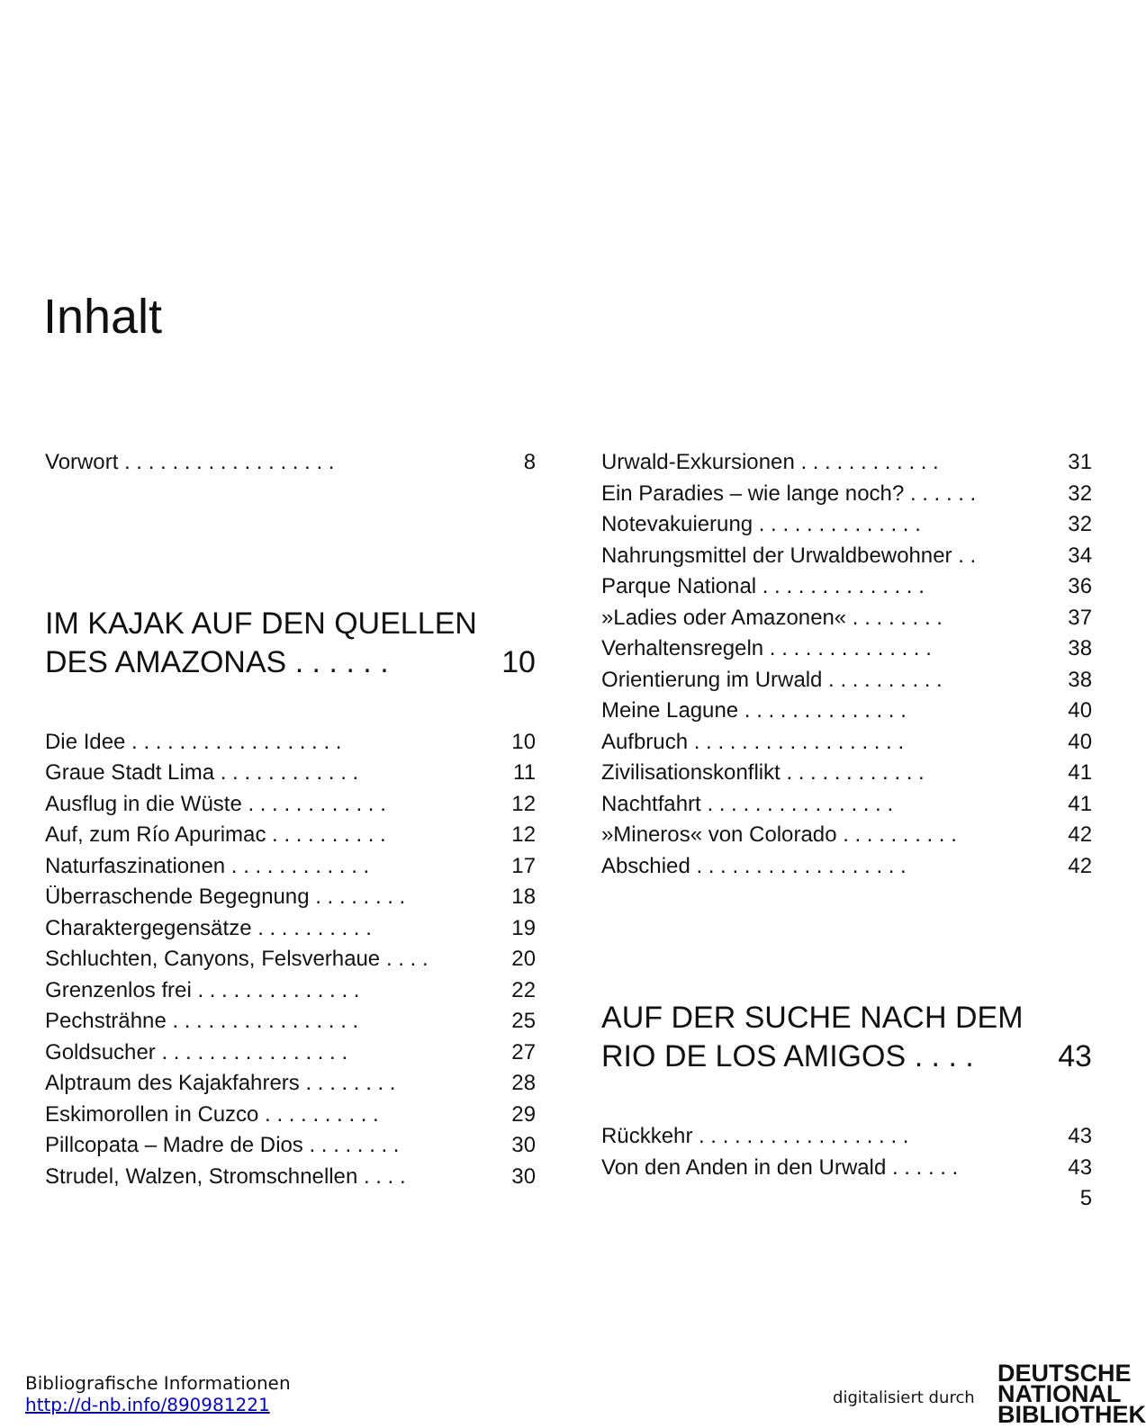Inhalt
Vorwort . . . . . . . . . . . . . . . . . . 8
IM KAJAK AUF DEN QUELLEN
DES AMAZONAS . . . . . . 10
Die Idee . . . . . . . . . . . . . . . . . . 10
Graue Stadt Lima . . . . . . . . . . . . 11
Ausflug in die Wüste . . . . . . . . . . . . 12
Auf, zum Río Apurimac . . . . . . . . . . 12
Naturfaszinationen . . . . . . . . . . . . 17
Überraschende Begegnung . . . . . . . . 18
Charaktergegensätze . . . . . . . . . . 19
Schluchten, Canyons, Felsverhaue . . . . 20
Grenzenlos frei . . . . . . . . . . . . . . 22
Pechsträhne . . . . . . . . . . . . . . . . 25
Goldsucher . . . . . . . . . . . . . . . . 27
Alptraum des Kajakfahrers . . . . . . . . 28
Eskimorollen in Cuzco . . . . . . . . . . 29
Pillcopata – Madre de Dios . . . . . . . . 30
Strudel, Walzen, Stromschnellen . . . . 30
Urwald-Exkursionen . . . . . . . . . . . . 31
Ein Paradies – wie lange noch? . . . . . . 32
Notevakuierung . . . . . . . . . . . . . . 32
Nahrungsmittel der Urwaldbewohner . . 34
Parque National . . . . . . . . . . . . . . 36
»Ladies oder Amazonen« . . . . . . . . 37
Verhaltensregeln . . . . . . . . . . . . . . 38
Orientierung im Urwald . . . . . . . . . . 38
Meine Lagune . . . . . . . . . . . . . . 40
Aufbruch . . . . . . . . . . . . . . . . . . 40
Zivilisationskonflikt . . . . . . . . . . . . 41
Nachtfahrt . . . . . . . . . . . . . . . . 41
»Mineros« von Colorado . . . . . . . . . . 42
Abschied . . . . . . . . . . . . . . . . . . 42
AUF DER SUCHE NACH DEM
RIO DE LOS AMIGOS . . . . 43
Rückkehr . . . . . . . . . . . . . . . . . . 43
Von den Anden in den Urwald . . . . . . 43
5
Bibliografische Informationen
http://d-nb.info/890981221
digitalisiert durch
DEUTSCHE
NATIONAL
BIBLIOTHEK